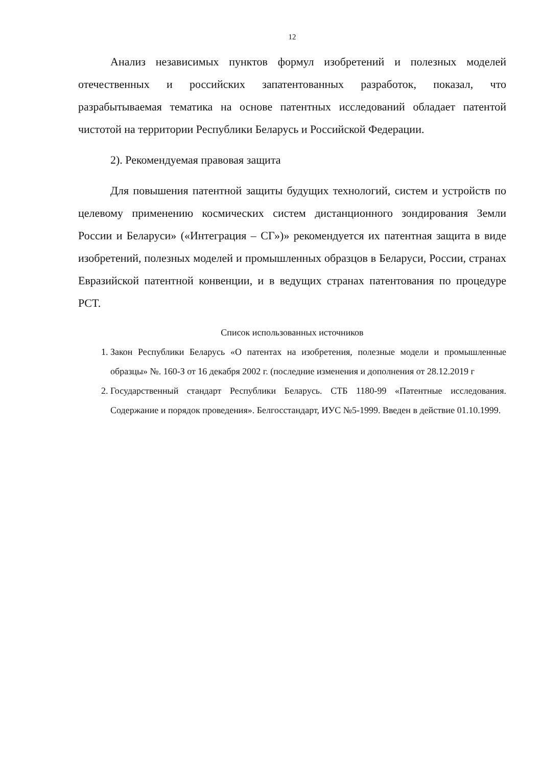12
Анализ независимых пунктов формул изобретений и полезных моделей отечественных и российских запатентованных разработок, показал, что разрабытываемая тематика на основе патентных исследований обладает патентой чистотой на территории Республики Беларусь и Российской Федерации.
2). Рекомендуемая правовая защита
Для повышения патентной защиты будущих технологий, систем и устройств по целевому применению космических систем дистанционного зондирования Земли России и Беларуси» («Интеграция – СГ»)» рекомендуется их патентная защита в виде изобретений, полезных моделей и промышленных образцов в Беларуси, России, странах Евразийской патентной конвенции, и в ведущих странах патентования по процедуре PCT.
Список использованных источников
1. Закон Республики Беларусь «О патентах на изобретения, полезные модели и промышленные образцы» №. 160-З от 16 декабря 2002 г. (последние изменения и дополнения от 28.12.2019 г
2. Государственный стандарт Республики Беларусь. СТБ 1180-99 «Патентные исследования. Содержание и порядок проведения». Белгосстандарт, ИУС №5-1999. Введен в действие 01.10.1999.